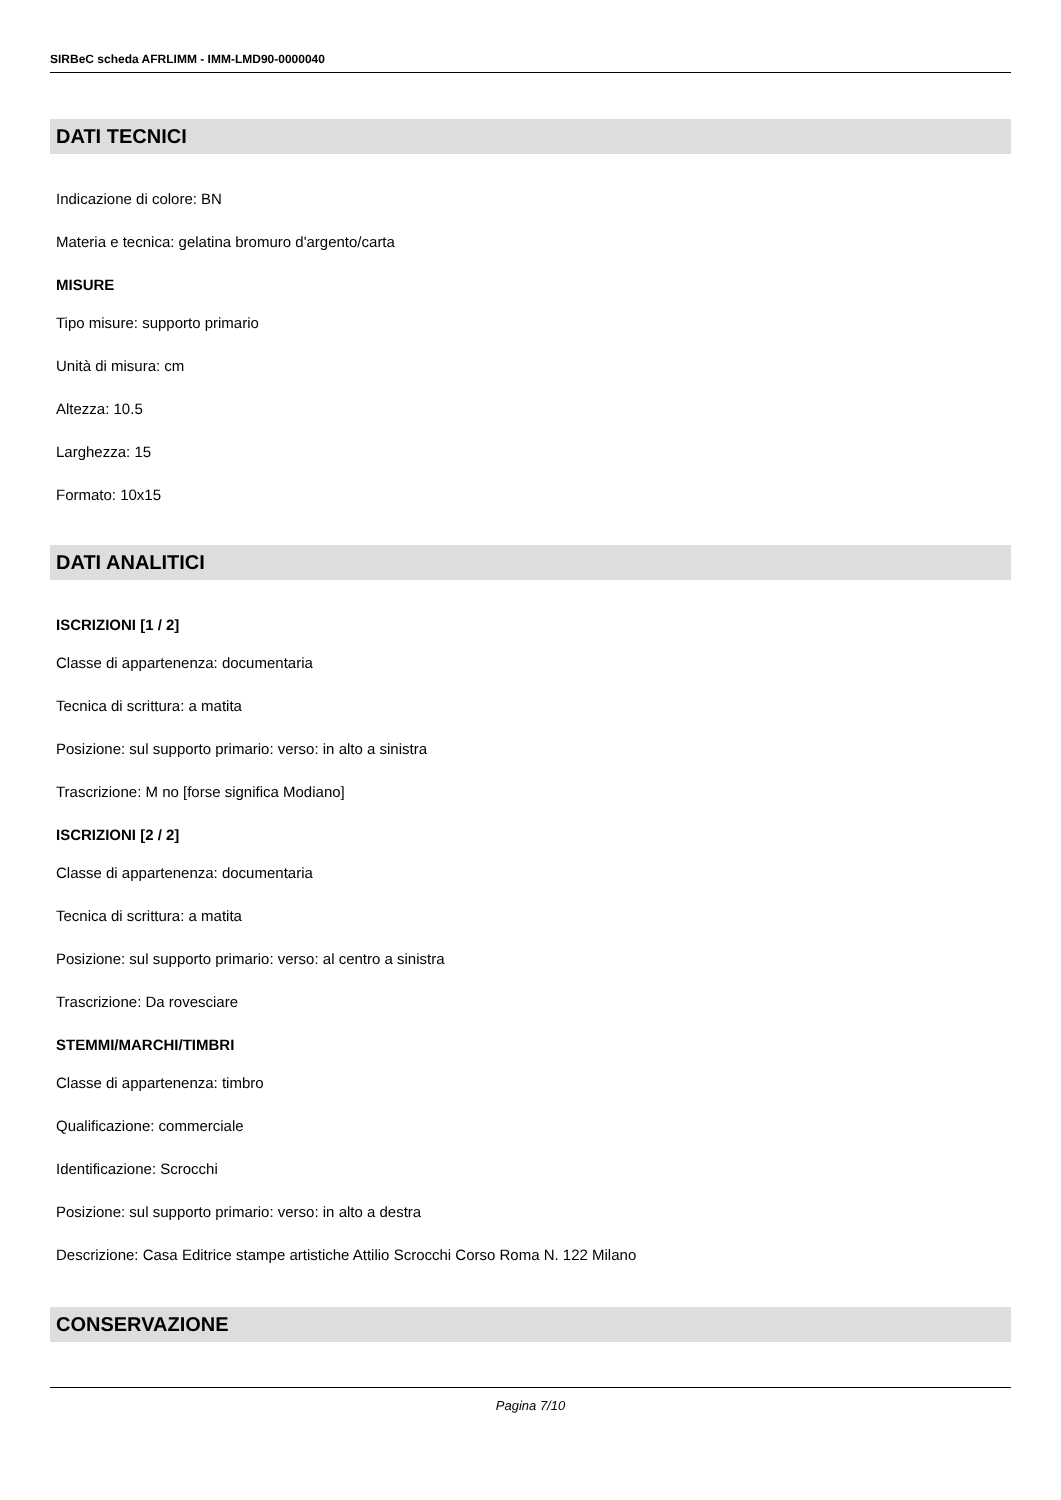SIRBeC scheda AFRLIMM - IMM-LMD90-0000040
DATI TECNICI
Indicazione di colore: BN
Materia e tecnica: gelatina bromuro d'argento/carta
MISURE
Tipo misure: supporto primario
Unità di misura: cm
Altezza: 10.5
Larghezza: 15
Formato: 10x15
DATI ANALITICI
ISCRIZIONI [1 / 2]
Classe di appartenenza: documentaria
Tecnica di scrittura: a matita
Posizione: sul supporto primario: verso: in alto a sinistra
Trascrizione: M no [forse significa Modiano]
ISCRIZIONI [2 / 2]
Classe di appartenenza: documentaria
Tecnica di scrittura: a matita
Posizione: sul supporto primario: verso: al centro a sinistra
Trascrizione: Da rovesciare
STEMMI/MARCHI/TIMBRI
Classe di appartenenza: timbro
Qualificazione: commerciale
Identificazione: Scrocchi
Posizione: sul supporto primario: verso: in alto a destra
Descrizione: Casa Editrice stampe artistiche Attilio Scrocchi Corso Roma N. 122 Milano
CONSERVAZIONE
Pagina 7/10